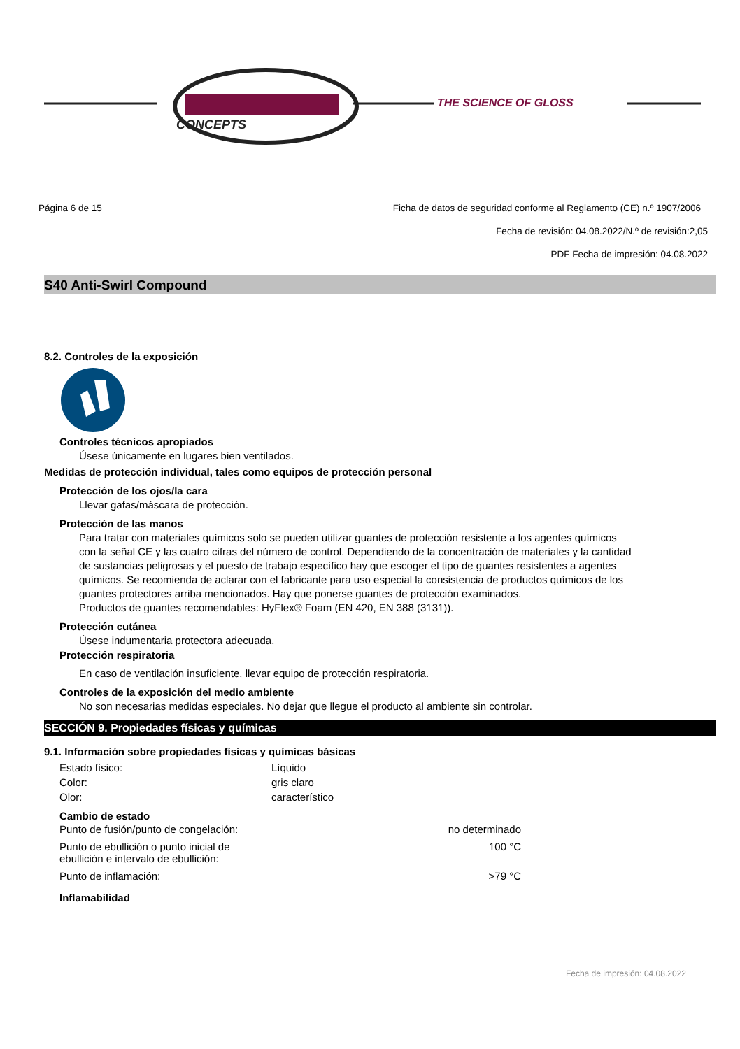CONCEPTS
THE SCIENCE OF GLOSS
Página 6 de 15 Ficha de datos de seguridad conforme al Reglamento (CE) n.º 1907/2006
Fecha de revisión: 04.08.2022/N.º de revisión:2,05
PDF Fecha de impresión: 04.08.2022
S40 Anti-Swirl Compound
8.2. Controles de la exposición
Controles técnicos apropiados
Úsese únicamente en lugares bien ventilados.
Medidas de protección individual, tales como equipos de protección personal
Protección de los ojos/la cara
Llevar gafas/máscara de protección.
Protección de las manos
Para tratar con materiales químicos solo se pueden utilizar guantes de protección resistente a los agentes químicos con la señal CE y las cuatro cifras del número de control. Dependiendo de la concentración de materiales y la cantidad de sustancias peligrosas y el puesto de trabajo específico hay que escoger el tipo de guantes resistentes a agentes químicos. Se recomienda de aclarar con el fabricante para uso especial la consistencia de productos químicos de los guantes protectores arriba mencionados. Hay que ponerse guantes de protección examinados.
Productos de guantes recomendables: HyFlex® Foam (EN 420, EN 388 (3131)).
Protección cutánea
Úsese indumentaria protectora adecuada.
Protección respiratoria
En caso de ventilación insuficiente, llevar equipo de protección respiratoria.
Controles de la exposición del medio ambiente
No son necesarias medidas especiales. No dejar que llegue el producto al ambiente sin controlar.
SECCIÓN 9. Propiedades físicas y químicas
9.1. Información sobre propiedades físicas y químicas básicas
| Estado físico: | Líquido |
| Color: | gris claro |
| Olor: | característico |
Cambio de estado
| Punto de fusión/punto de congelación: | no determinado |
| Punto de ebullición o punto inicial de ebullición e intervalo de ebullición: | 100 °C |
| Punto de inflamación: | >79 °C |
Inflamabilidad
Fecha de impresión: 04.08.2022